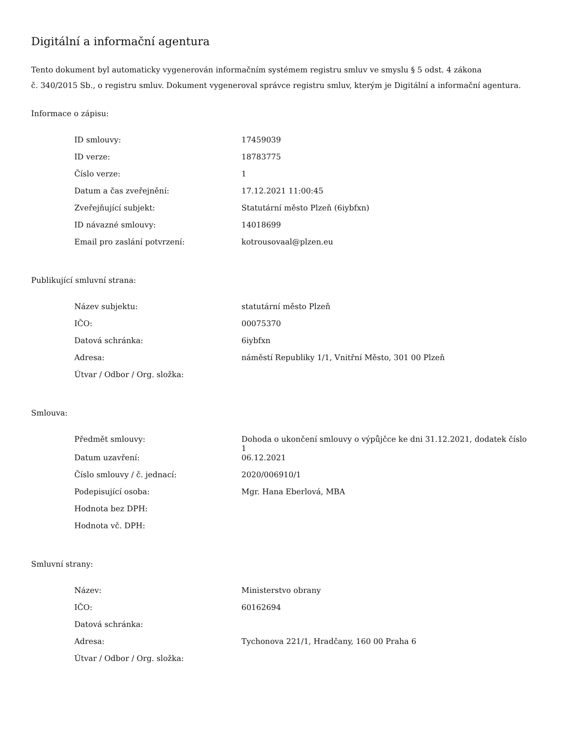Digitální a informační agentura
Tento dokument byl automaticky vygenerován informačním systémem registru smluv ve smyslu § 5 odst. 4 zákona
č. 340/2015 Sb., o registru smluv. Dokument vygeneroval správce registru smluv, kterým je Digitální a informační agentura.
Informace o zápisu:
| ID smlouvy: | 17459039 |
| ID verze: | 18783775 |
| Číslo verze: | 1 |
| Datum a čas zveřejnění: | 17.12.2021 11:00:45 |
| Zveřejňující subjekt: | Statutární město Plzeň (6iybfxn) |
| ID návazné smlouvy: | 14018699 |
| Email pro zaslání potvrzení: | kotrousovaal@plzen.eu |
Publikující smluvní strana:
| Název subjektu: | statutární město Plzeň |
| IČO: | 00075370 |
| Datová schránka: | 6iybfxn |
| Adresa: | náměstí Republiky 1/1, Vnitřní Město, 301 00 Plzeň |
| Útvar / Odbor / Org. složka: | |
Smlouva:
| Předmět smlouvy: | Dohoda o ukončení smlouvy o výpůjčce ke dni 31.12.2021, dodatek číslo 1 |
| Datum uzavření: | 06.12.2021 |
| Číslo smlouvy / č. jednací: | 2020/006910/1 |
| Podepisující osoba: | Mgr. Hana Eberlová, MBA |
| Hodnota bez DPH: | |
| Hodnota vč. DPH: | |
Smluvní strany:
| Název: | Ministerstvo obrany |
| IČO: | 60162694 |
| Datová schránka: | |
| Adresa: | Tychonova 221/1, Hradčany, 160 00 Praha 6 |
| Útvar / Odbor / Org. složka: | |